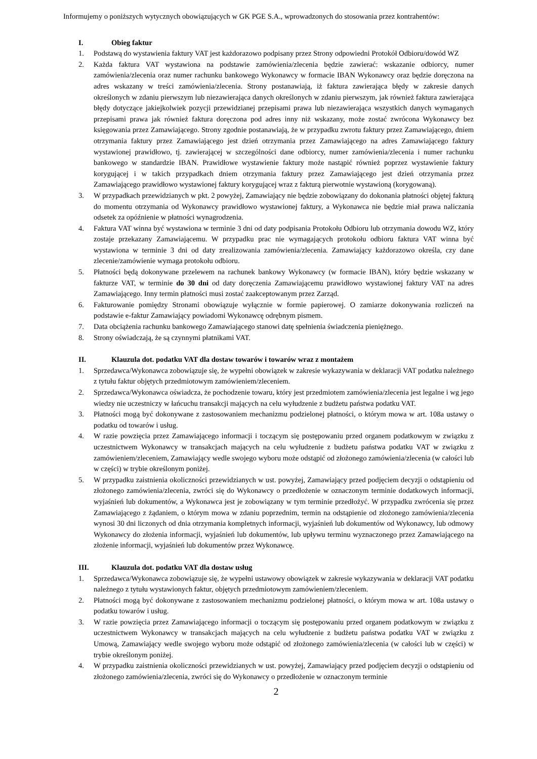Informujemy o poniższych wytycznych obowiązujących w GK PGE S.A., wprowadzonych do stosowania przez kontrahentów:
I. Obieg faktur
1. Podstawą do wystawienia faktury VAT jest każdorazowo podpisany przez Strony odpowiedni Protokół Odbioru/dowód WZ
2. Każda faktura VAT wystawiona na podstawie zamówienia/zlecenia będzie zawierać: wskazanie odbiorcy, numer zamówienia/zlecenia oraz numer rachunku bankowego Wykonawcy w formacie IBAN Wykonawcy oraz będzie doręczona na adres wskazany w treści zamówienia/zlecenia. Strony postanawiają, iż faktura zawierająca błędy w zakresie danych określonych w zdaniu pierwszym lub niezawierająca danych określonych w zdaniu pierwszym, jak również faktura zawierająca błędy dotyczące jakiejkolwiek pozycji przewidzianej przepisami prawa lub niezawierająca wszystkich danych wymaganych przepisami prawa jak również faktura doręczona pod adres inny niż wskazany, może zostać zwrócona Wykonawcy bez księgowania przez Zamawiającego. Strony zgodnie postanawiają, że w przypadku zwrotu faktury przez Zamawiającego, dniem otrzymania faktury przez Zamawiającego jest dzień otrzymania przez Zamawiającego na adres Zamawiającego faktury wystawionej prawidłowo, tj. zawierającej w szczególności dane odbiorcy, numer zamówienia/zlecenia i numer rachunku bankowego w standardzie IBAN. Prawidłowe wystawienie faktury może nastąpić również poprzez wystawienie faktury korygującej i w takich przypadkach dniem otrzymania faktury przez Zamawiającego jest dzień otrzymania przez Zamawiającego prawidłowo wystawionej faktury korygującej wraz z fakturą pierwotnie wystawioną (korygowaną).
3. W przypadkach przewidzianych w pkt. 2 powyżej, Zamawiający nie będzie zobowiązany do dokonania płatności objętej fakturą do momentu otrzymania od Wykonawcy prawidłowo wystawionej faktury, a Wykonawca nie będzie miał prawa naliczania odsetek za opóźnienie w płatności wynagrodzenia.
4. Faktura VAT winna być wystawiona w terminie 3 dni od daty podpisania Protokołu Odbioru lub otrzymania dowodu WZ, który zostaje przekazany Zamawiającemu. W przypadku prac nie wymagających protokołu odbioru faktura VAT winna być wystawiona w terminie 3 dni od daty zrealizowania zamówienia/zlecenia. Zamawiający każdorazowo określa, czy dane zlecenie/zamówienie wymaga protokołu odbioru.
5. Płatności będą dokonywane przelewem na rachunek bankowy Wykonawcy (w formacie IBAN), który będzie wskazany w fakturze VAT, w terminie do 30 dni od daty doręczenia Zamawiającemu prawidłowo wystawionej faktury VAT na adres Zamawiającego. Inny termin płatności musi zostać zaakceptowanym przez Zarząd.
6. Fakturowanie pomiędzy Stronami obowiązuje wyłącznie w formie papierowej. O zamiarze dokonywania rozliczeń na podstawie e-faktur Zamawiający powiadomi Wykonawcę odrębnym pismem.
7. Data obciążenia rachunku bankowego Zamawiającego stanowi datę spełnienia świadczenia pieniężnego.
8. Strony oświadczają, że są czynnymi płatnikami VAT.
II. Klauzula dot. podatku VAT dla dostaw towarów i towarów wraz z montażem
1. Sprzedawca/Wykonawca zobowiązuje się, że wypełni obowiązek w zakresie wykazywania w deklaracji VAT podatku należnego z tytułu faktur objętych przedmiotowym zamówieniem/zleceniem.
2. Sprzedawca/Wykonawca oświadcza, że pochodzenie towaru, który jest przedmiotem zamówienia/zlecenia jest legalne i wg jego wiedzy nie uczestniczy w łańcuchu transakcji mających na celu wyłudzenie z budżetu państwa podatku VAT.
3. Płatności mogą być dokonywane z zastosowaniem mechanizmu podzielonej płatności, o którym mowa w art. 108a ustawy o podatku od towarów i usług.
4. W razie powzięcia przez Zamawiającego informacji i toczącym się postępowaniu przed organem podatkowym w związku z uczestnictwem Wykonawcy w transakcjach mających na celu wyłudzenie z budżetu państwa podatku VAT w związku z zamówieniem/zleceniem, Zamawiający wedle swojego wyboru może odstąpić od złożonego zamówienia/zlecenia (w całości lub w części) w trybie określonym poniżej.
5. W przypadku zaistnienia okoliczności przewidzianych w ust. powyżej, Zamawiający przed podjęciem decyzji o odstąpieniu od złożonego zamówienia/zlecenia, zwróci się do Wykonawcy o przedłożenie w oznaczonym terminie dodatkowych informacji, wyjaśnień lub dokumentów, a Wykonawca jest je zobowiązany w tym terminie przedłożyć. W przypadku zwrócenia się przez Zamawiającego z żądaniem, o którym mowa w zdaniu poprzednim, termin na odstąpienie od złożonego zamówienia/zlecenia wynosi 30 dni liczonych od dnia otrzymania kompletnych informacji, wyjaśnień lub dokumentów od Wykonawcy, lub odmowy Wykonawcy do złożenia informacji, wyjaśnień lub dokumentów, lub upływu terminu wyznaczonego przez Zamawiającego na złożenie informacji, wyjaśnień lub dokumentów przez Wykonawcę.
III. Klauzula dot. podatku VAT dla dostaw usług
1. Sprzedawca/Wykonawca zobowiązuje się, że wypełni ustawowy obowiązek w zakresie wykazywania w deklaracji VAT podatku należnego z tytułu wystawionych faktur, objętych przedmiotowym zamówieniem/zleceniem.
2. Płatności mogą być dokonywane z zastosowaniem mechanizmu podzielonej płatności, o którym mowa w art. 108a ustawy o podatku towarów i usług.
3. W razie powzięcia przez Zamawiającego informacji o toczącym się postępowaniu przed organem podatkowym w związku z uczestnictwem Wykonawcy w transakcjach mających na celu wyłudzenie z budżetu państwa podatku VAT w związku z Umową, Zamawiający wedle swojego wyboru może odstąpić od złożonego zamówienia/zlecenia (w całości lub w części) w trybie określonym poniżej.
4. W przypadku zaistnienia okoliczności przewidzianych w ust. powyżej, Zamawiający przed podjęciem decyzji o odstąpieniu od złożonego zamówienia/zlecenia, zwróci się do Wykonawcy o przedłożenie w oznaczonym terminie
2